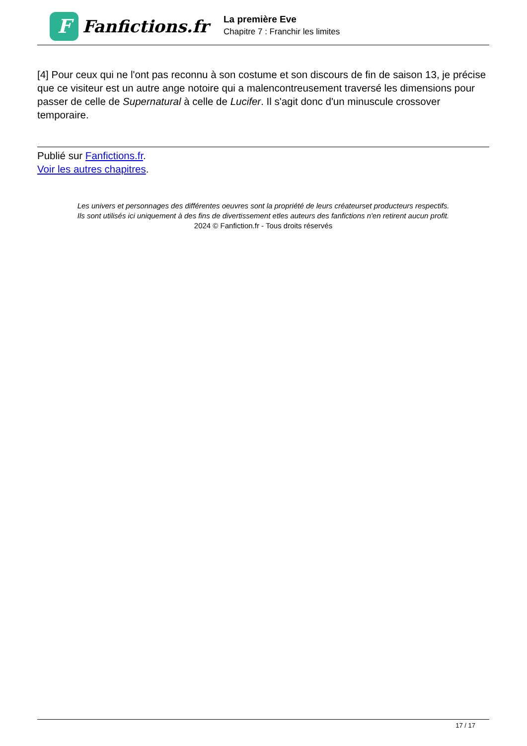F
Fanfictions.fr
La première Eve
Chapitre 7 : Franchir les limites
[4] Pour ceux qui ne l'ont pas reconnu à son costume et son discours de fin de saison 13, je précise que ce visiteur est un autre ange notoire qui a malencontreusement traversé les dimensions pour passer de celle de Supernatural à celle de Lucifer. Il s'agit donc d'un minuscule crossover temporaire.
Publié sur Fanfictions.fr.
Voir les autres chapitres.
Les univers et personnages des différentes oeuvres sont la propriété de leurs créateurset producteurs respectifs.
Ils sont utilisés ici uniquement à des fins de divertissement etles auteurs des fanfictions n'en retirent aucun profit.
2024 © Fanfiction.fr - Tous droits réservés
17 / 17